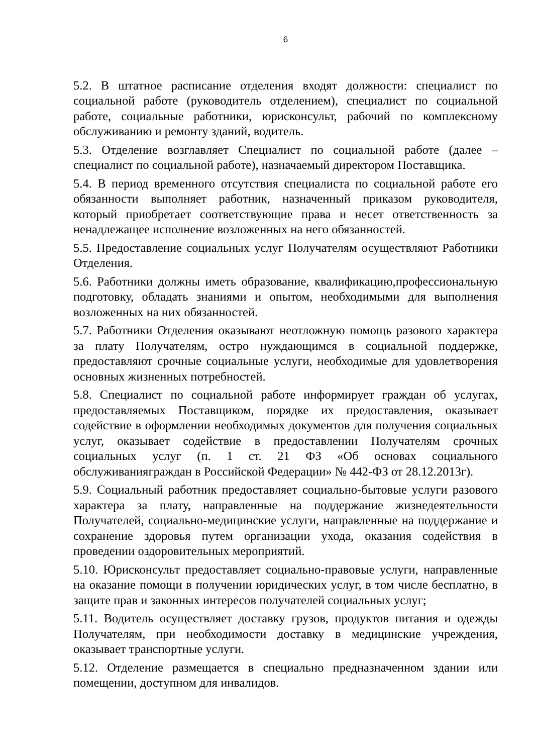6
5.2. В штатное расписание отделения входят должности: специалист по социальной работе (руководитель отделением), специалист по социальной работе, социальные работники, юрисконсульт, рабочий по комплексному обслуживанию и ремонту зданий, водитель.
5.3. Отделение возглавляет Специалист по социальной работе (далее – специалист по социальной работе), назначаемый директором Поставщика.
5.4. В период временного отсутствия специалиста по социальной работе его обязанности выполняет работник, назначенный приказом руководителя, который приобретает соответствующие права и несет ответственность за ненадлежащее исполнение возложенных на него обязанностей.
5.5. Предоставление социальных услуг Получателям осуществляют Работники Отделения.
5.6. Работники должны иметь образование, квалификацию,профессиональную подготовку, обладать знаниями и опытом, необходимыми для выполнения возложенных на них обязанностей.
5.7. Работники Отделения оказывают неотложную помощь разового характера за плату Получателям, остро нуждающимся в социальной поддержке, предоставляют срочные социальные услуги, необходимые для удовлетворения основных жизненных потребностей.
5.8. Специалист по социальной работе информирует граждан об услугах, предоставляемых Поставщиком, порядке их предоставления, оказывает содействие в оформлении необходимых документов для получения социальных услуг, оказывает содействие в предоставлении Получателям срочных социальных услуг (п. 1 ст. 21 ФЗ «Об основах социального обслуживанияграждан в Российской Федерации» № 442-ФЗ от 28.12.2013г).
5.9. Социальный работник предоставляет социально-бытовые услуги разового характера за плату, направленные на поддержание жизнедеятельности Получателей, социально-медицинские услуги, направленные на поддержание и сохранение здоровья путем организации ухода, оказания содействия в проведении оздоровительных мероприятий.
5.10. Юрисконсульт предоставляет социально-правовые услуги, направленные на оказание помощи в получении юридических услуг, в том числе бесплатно, в защите прав и законных интересов получателей социальных услуг;
5.11. Водитель осуществляет доставку грузов, продуктов питания и одежды Получателям, при необходимости доставку в медицинские учреждения, оказывает транспортные услуги.
5.12. Отделение размещается в специально предназначенном здании или помещении, доступном для инвалидов.